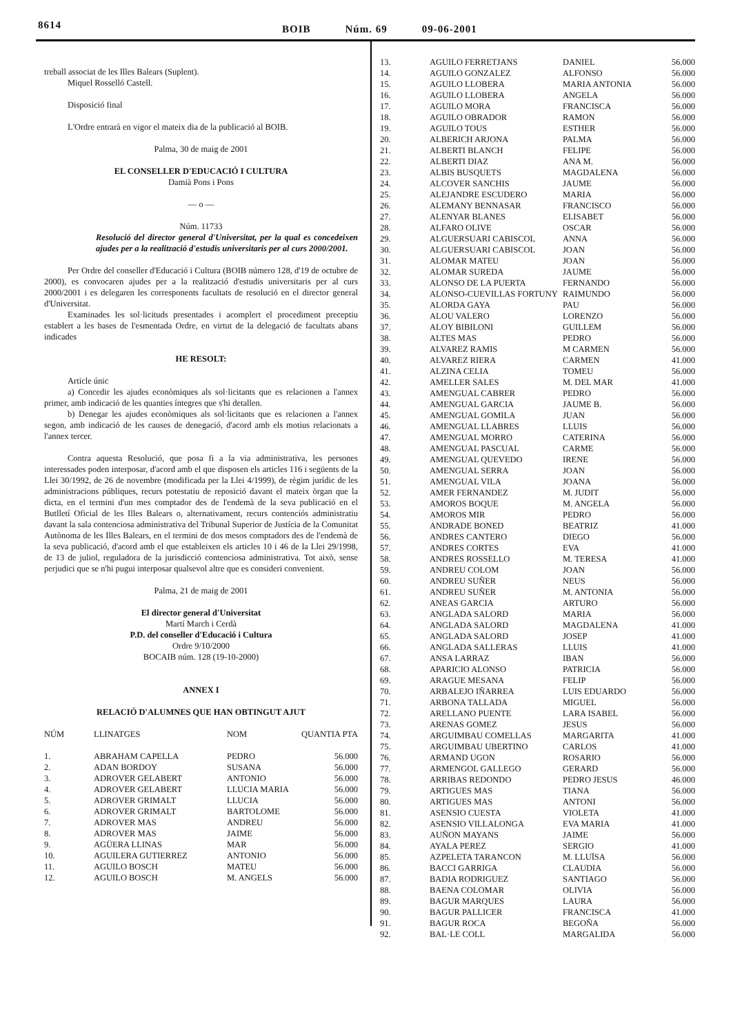8614
BOIB Núm. 69 09-06-2001
treball associat de les Illes Balears (Suplent).
Miquel Rosselló Castell.
Disposició final
L'Ordre entrarà en vigor el mateix dia de la publicació al BOIB.
Palma, 30 de maig de 2001
EL CONSELLER D'EDUCACIÓ I CULTURA
Damià Pons i Pons
— o —
Núm. 11733
Resolució del director general d'Universitat, per la qual es concedeixen ajudes per a la realització d'estudis universitaris per al curs 2000/2001.
Per Ordre del conseller d'Educació i Cultura (BOIB número 128, d'19 de octubre de 2000), es convocaren ajudes per a la realització d'estudis universitaris per al curs 2000/2001 i es delegaren les corresponents facultats de resolució en el director general d'Universitat.
Examinades les sol·licituds presentades i acomplert el procediment preceptiu establert a les bases de l'esmentada Ordre, en virtut de la delegació de facultats abans indicades
HE RESOLT:
Article únic
a) Concedir les ajudes econòmiques als sol·licitants que es relacionen a l'annex primer, amb indicació de les quanties íntegres que s'hi detallen.
b) Denegar les ajudes econòmiques als sol·licitants que es relacionen a l'annex segon, amb indicació de les causes de denegació, d'acord amb els motius relacionats a l'annex tercer.
Contra aquesta Resolució, que posa fi a la via administrativa, les persones interessades poden interposar, d'acord amb el que disposen els articles 116 i següents de la Llei 30/1992, de 26 de novembre (modificada per la Llei 4/1999), de règim jurídic de les administracions públiques, recurs potestatiu de reposició davant el mateix òrgan que la dicta, en el termini d'un mes comptador des de l'endemà de la seva publicació en el Butlletí Oficial de les Illes Balears o, alternativament, recurs contenciós administratiu davant la sala contenciosa administrativa del Tribunal Superior de Justícia de la Comunitat Autònoma de les Illes Balears, en el termini de dos mesos comptadors des de l'endemà de la seva publicació, d'acord amb el que estableixen els articles 10 i 46 de la Llei 29/1998, de 13 de juliol, reguladora de la jurisdicció contenciosa administrativa. Tot això, sense perjudici que se n'hi pugui interposar qualsevol altre que es consideri convenient.
Palma, 21 de maig de 2001
El director general d'Universitat
Martí March i Cerdà
P.D. del conseller d'Educació i Cultura
Ordre 9/10/2000
BOCAIB núm. 128 (19-10-2000)
ANNEX I
RELACIÓ D'ALUMNES QUE HAN OBTINGUT AJUT
| NÚM | LLINATGES | NOM | QUANTIA PTA |
| --- | --- | --- | --- |
| 1. | ABRAHAM CAPELLA | PEDRO | 56.000 |
| 2. | ADAN BORDOY | SUSANA | 56.000 |
| 3. | ADROVER GELABERT | ANTONIO | 56.000 |
| 4. | ADROVER GELABERT | LLUCIA MARIA | 56.000 |
| 5. | ADROVER GRIMALT | LLUCIA | 56.000 |
| 6. | ADROVER GRIMALT | BARTOLOME | 56.000 |
| 7. | ADROVER MAS | ANDREU | 56.000 |
| 8. | ADROVER MAS | JAIME | 56.000 |
| 9. | AGÜERA LLINAS | MAR | 56.000 |
| 10. | AGUILERA GUTIERREZ | ANTONIO | 56.000 |
| 11. | AGUILO BOSCH | MATEU | 56.000 |
| 12. | AGUILO BOSCH | M. ANGELS | 56.000 |
| 13. | AGUILO FERRETJANS | DANIEL | 56.000 |
| 14. | AGUILO GONZALEZ | ALFONSO | 56.000 |
| 15. | AGUILO LLOBERA | MARIA ANTONIA | 56.000 |
| 16. | AGUILO LLOBERA | ANGELA | 56.000 |
| 17. | AGUILO MORA | FRANCISCA | 56.000 |
| 18. | AGUILO OBRADOR | RAMON | 56.000 |
| 19. | AGUILO TOUS | ESTHER | 56.000 |
| 20. | ALBERICH ARJONA | PALMA | 56.000 |
| 21. | ALBERTI BLANCH | FELIPE | 56.000 |
| 22. | ALBERTI DIAZ | ANA M. | 56.000 |
| 23. | ALBIS BUSQUETS | MAGDALENA | 56.000 |
| 24. | ALCOVER SANCHIS | JAUME | 56.000 |
| 25. | ALEJANDRE ESCUDERO | MARIA | 56.000 |
| 26. | ALEMANY BENNASAR | FRANCISCO | 56.000 |
| 27. | ALENYAR BLANES | ELISABET | 56.000 |
| 28. | ALFARO OLIVE | OSCAR | 56.000 |
| 29. | ALGUERSUARI CABISCOL | ANNA | 56.000 |
| 30. | ALGUERSUARI CABISCOL | JOAN | 56.000 |
| 31. | ALOMAR MATEU | JOAN | 56.000 |
| 32. | ALOMAR SUREDA | JAUME | 56.000 |
| 33. | ALONSO DE LA PUERTA | FERNANDO | 56.000 |
| 34. | ALONSO-CUEVILLAS FORTUNY | RAIMUNDO | 56.000 |
| 35. | ALORDA GAYA | PAU | 56.000 |
| 36. | ALOU VALERO | LORENZO | 56.000 |
| 37. | ALOY BIBILONI | GUILLEM | 56.000 |
| 38. | ALTES MAS | PEDRO | 56.000 |
| 39. | ALVAREZ RAMIS | M CARMEN | 56.000 |
| 40. | ALVAREZ RIERA | CARMEN | 41.000 |
| 41. | ALZINA CELIA | TOMEU | 56.000 |
| 42. | AMELLER SALES | M. DEL MAR | 41.000 |
| 43. | AMENGUAL CABRER | PEDRO | 56.000 |
| 44. | AMENGUAL GARCIA | JAUME B. | 56.000 |
| 45. | AMENGUAL GOMILA | JUAN | 56.000 |
| 46. | AMENGUAL LLABRES | LLUIS | 56.000 |
| 47. | AMENGUAL MORRO | CATERINA | 56.000 |
| 48. | AMENGUAL PASCUAL | CARME | 56.000 |
| 49. | AMENGUAL QUEVEDO | IRENE | 56.000 |
| 50. | AMENGUAL SERRA | JOAN | 56.000 |
| 51. | AMENGUAL VILA | JOANA | 56.000 |
| 52. | AMER FERNANDEZ | M. JUDIT | 56.000 |
| 53. | AMOROS BOQUE | M. ANGELA | 56.000 |
| 54. | AMOROS MIR | PEDRO | 56.000 |
| 55. | ANDRADE BONED | BEATRIZ | 41.000 |
| 56. | ANDRES CANTERO | DIEGO | 56.000 |
| 57. | ANDRES CORTES | EVA | 41.000 |
| 58. | ANDRES ROSSELLO | M. TERESA | 41.000 |
| 59. | ANDREU COLOM | JOAN | 56.000 |
| 60. | ANDREU SUÑER | NEUS | 56.000 |
| 61. | ANDREU SUÑER | M. ANTONIA | 56.000 |
| 62. | ANEAS GARCIA | ARTURO | 56.000 |
| 63. | ANGLADA SALORD | MARIA | 56.000 |
| 64. | ANGLADA SALORD | MAGDALENA | 41.000 |
| 65. | ANGLADA SALORD | JOSEP | 41.000 |
| 66. | ANGLADA SALLERAS | LLUIS | 41.000 |
| 67. | ANSA LARRAZ | IBAN | 56.000 |
| 68. | APARICIO ALONSO | PATRICIA | 56.000 |
| 69. | ARAGUE MESANA | FELIP | 56.000 |
| 70. | ARBALEJO IÑARREA | LUIS EDUARDO | 56.000 |
| 71. | ARBONA TALLADA | MIGUEL | 56.000 |
| 72. | ARELLANO PUENTE | LARA ISABEL | 56.000 |
| 73. | ARENAS GOMEZ | JESUS | 56.000 |
| 74. | ARGUIMBAU COMELLAS | MARGARITA | 41.000 |
| 75. | ARGUIMBAU UBERTINO | CARLOS | 41.000 |
| 76. | ARMAND UGON | ROSARIO | 56.000 |
| 77. | ARMENGOL GALLEGO | GERARD | 56.000 |
| 78. | ARRIBAS REDONDO | PEDRO JESUS | 46.000 |
| 79. | ARTIGUES MAS | TIANA | 56.000 |
| 80. | ARTIGUES MAS | ANTONI | 56.000 |
| 81. | ASENSIO CUESTA | VIOLETA | 41.000 |
| 82. | ASENSIO VILLALONGA | EVA MARIA | 41.000 |
| 83. | AUÑON MAYANS | JAIME | 56.000 |
| 84. | AYALA PEREZ | SERGIO | 41.000 |
| 85. | AZPELETA TARANCON | M. LLUÏSA | 56.000 |
| 86. | BACCI GARRIGA | CLAUDIA | 56.000 |
| 87. | BADIA RODRIGUEZ | SANTIAGO | 56.000 |
| 88. | BAENA COLOMAR | OLIVIA | 56.000 |
| 89. | BAGUR MARQUES | LAURA | 56.000 |
| 90. | BAGUR PALLICER | FRANCISCA | 41.000 |
| 91. | BAGUR ROCA | BEGOÑA | 56.000 |
| 92. | BAL·LE COLL | MARGALIDA | 56.000 |